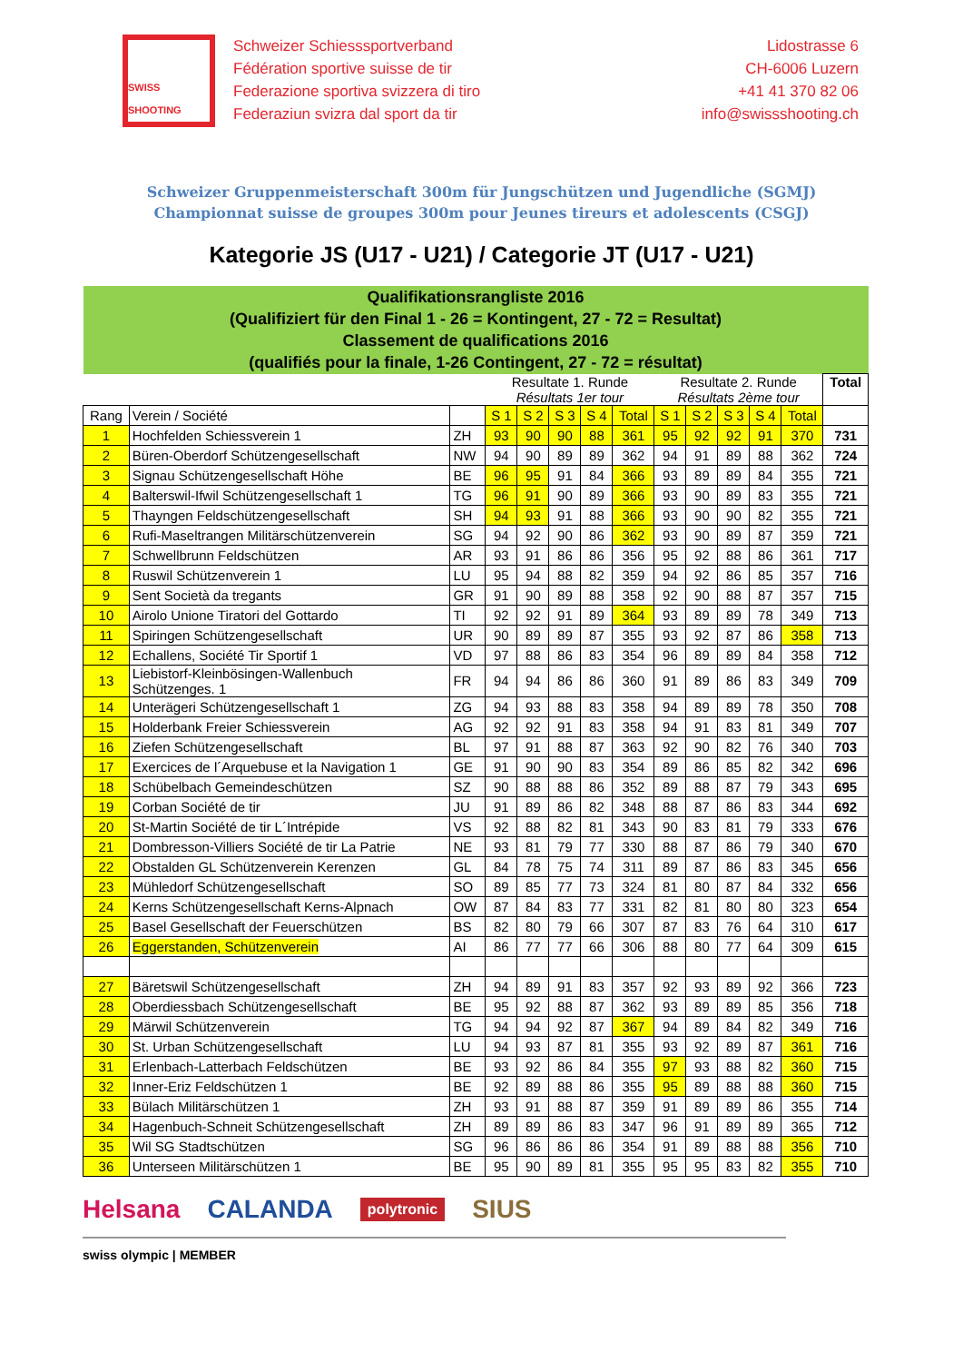SWISS SHOOTING
Schweizer Schiesssportverband
Fédération sportive suisse de tir
Federazione sportiva svizzera di tiro
Federaziun svizra dal sport da tir
Lidostrasse 6
CH-6006 Luzern
+41 41 370 82 06
info@swissshooting.ch
Schweizer Gruppenmeisterschaft 300m für Jungschützen und Jugendliche (SGMJ)
Championnat suisse de groupes 300m pour Jeunes tireurs et adolescents (CSGJ)
Kategorie JS (U17 - U21) / Categorie JT (U17 - U21)
| Qualifikationsrangliste 2016 (Qualifiziert für den Final 1 - 26 = Kontingent, 27 - 72 = Resultat) Classement de qualifications 2016 (qualifiés pour la finale, 1-26 Contingent, 27 - 72 = résultat) | | | | | | | | | | | | | |
| | | | Resultate 1. Runde Résultats 1er tour | | | | | Resultate 2. Runde Résultats 2ème tour | | | | | Total |
| Rang | Verein / Société | | S 1 | S 2 | S 3 | S 4 | Total | S 1 | S 2 | S 3 | S 4 | Total | |
| 1 | Hochfelden Schiessverein 1 | ZH | 93 | 90 | 90 | 88 | 361 | 95 | 92 | 92 | 91 | 370 | 731 |
| 2 | Büren-Oberdorf Schützengesellschaft | NW | 94 | 90 | 89 | 89 | 362 | 94 | 91 | 89 | 88 | 362 | 724 |
| 3 | Signau Schützengesellschaft Höhe | BE | 96 | 95 | 91 | 84 | 366 | 93 | 89 | 89 | 84 | 355 | 721 |
| 4 | Balterswil-Ifwil Schützengesellschaft 1 | TG | 96 | 91 | 90 | 89 | 366 | 93 | 90 | 89 | 83 | 355 | 721 |
| 5 | Thayngen Feldschützengesellschaft | SH | 94 | 93 | 91 | 88 | 366 | 93 | 90 | 90 | 82 | 355 | 721 |
| 6 | Rufi-Maseltrangen Militärschützenverein | SG | 94 | 92 | 90 | 86 | 362 | 93 | 90 | 89 | 87 | 359 | 721 |
| 7 | Schwellbrunn Feldschützen | AR | 93 | 91 | 86 | 86 | 356 | 95 | 92 | 88 | 86 | 361 | 717 |
| 8 | Ruswil Schützenverein 1 | LU | 95 | 94 | 88 | 82 | 359 | 94 | 92 | 86 | 85 | 357 | 716 |
| 9 | Sent Società da tregants | GR | 91 | 90 | 89 | 88 | 358 | 92 | 90 | 88 | 87 | 357 | 715 |
| 10 | Airolo Unione Tiratori del Gottardo | TI | 92 | 92 | 91 | 89 | 364 | 93 | 89 | 89 | 78 | 349 | 713 |
| 11 | Spiringen Schützengesellschaft | UR | 90 | 89 | 89 | 87 | 355 | 93 | 92 | 87 | 86 | 358 | 713 |
| 12 | Echallens, Société Tir Sportif 1 | VD | 97 | 88 | 86 | 83 | 354 | 96 | 89 | 89 | 84 | 358 | 712 |
| 13 | Liebistorf-Kleinbösingen-Wallenbuch Schützenges. 1 | FR | 94 | 94 | 86 | 86 | 360 | 91 | 89 | 86 | 83 | 349 | 709 |
| 14 | Unterägeri Schützengesellschaft 1 | ZG | 94 | 93 | 88 | 83 | 358 | 94 | 89 | 89 | 78 | 350 | 708 |
| 15 | Holderbank Freier Schiessverein | AG | 92 | 92 | 91 | 83 | 358 | 94 | 91 | 83 | 81 | 349 | 707 |
| 16 | Ziefen Schützengesellschaft | BL | 97 | 91 | 88 | 87 | 363 | 92 | 90 | 82 | 76 | 340 | 703 |
| 17 | Exercices de l´Arquebuse et la Navigation 1 | GE | 91 | 90 | 90 | 83 | 354 | 89 | 86 | 85 | 82 | 342 | 696 |
| 18 | Schübelbach Gemeindeschützen | SZ | 90 | 88 | 88 | 86 | 352 | 89 | 88 | 87 | 79 | 343 | 695 |
| 19 | Corban Société de tir | JU | 91 | 89 | 86 | 82 | 348 | 88 | 87 | 86 | 83 | 344 | 692 |
| 20 | St-Martin Société de tir L´Intrépide | VS | 92 | 88 | 82 | 81 | 343 | 90 | 83 | 81 | 79 | 333 | 676 |
| 21 | Dombresson-Villiers Société de tir La Patrie | NE | 93 | 81 | 79 | 77 | 330 | 88 | 87 | 86 | 79 | 340 | 670 |
| 22 | Obstalden GL Schützenverein Kerenzen | GL | 84 | 78 | 75 | 74 | 311 | 89 | 87 | 86 | 83 | 345 | 656 |
| 23 | Mühledorf Schützengesellschaft | SO | 89 | 85 | 77 | 73 | 324 | 81 | 80 | 87 | 84 | 332 | 656 |
| 24 | Kerns Schützengesellschaft Kerns-Alpnach | OW | 87 | 84 | 83 | 77 | 331 | 82 | 81 | 80 | 80 | 323 | 654 |
| 25 | Basel Gesellschaft der Feuerschützen | BS | 82 | 80 | 79 | 66 | 307 | 87 | 83 | 76 | 64 | 310 | 617 |
| 26 | Eggerstanden, Schützenverein | AI | 86 | 77 | 77 | 66 | 306 | 88 | 80 | 77 | 64 | 309 | 615 |
| 27 | Bäretswil Schützengesellschaft | ZH | 94 | 89 | 91 | 83 | 357 | 92 | 93 | 89 | 92 | 366 | 723 |
| 28 | Oberdiessbach Schützengesellschaft | BE | 95 | 92 | 88 | 87 | 362 | 93 | 89 | 89 | 85 | 356 | 718 |
| 29 | Märwil Schützenverein | TG | 94 | 94 | 92 | 87 | 367 | 94 | 89 | 84 | 82 | 349 | 716 |
| 30 | St. Urban Schützengesellschaft | LU | 94 | 93 | 87 | 81 | 355 | 93 | 92 | 89 | 87 | 361 | 716 |
| 31 | Erlenbach-Latterbach Feldschützen | BE | 93 | 92 | 86 | 84 | 355 | 97 | 93 | 88 | 82 | 360 | 715 |
| 32 | Inner-Eriz Feldschützen 1 | BE | 92 | 89 | 88 | 86 | 355 | 95 | 89 | 88 | 88 | 360 | 715 |
| 33 | Bülach Militärschützen 1 | ZH | 93 | 91 | 88 | 87 | 359 | 91 | 89 | 89 | 86 | 355 | 714 |
| 34 | Hagenbuch-Schneit Schützengesellschaft | ZH | 89 | 89 | 86 | 83 | 347 | 96 | 91 | 89 | 89 | 365 | 712 |
| 35 | Wil SG Stadtschützen | SG | 96 | 86 | 86 | 86 | 354 | 91 | 89 | 88 | 88 | 356 | 710 |
| 36 | Unterseen Militärschützen 1 | BE | 95 | 90 | 89 | 81 | 355 | 95 | 95 | 83 | 82 | 355 | 710 |
Helsana CALANDA polytronic SIUS
swiss olympic | MEMBER